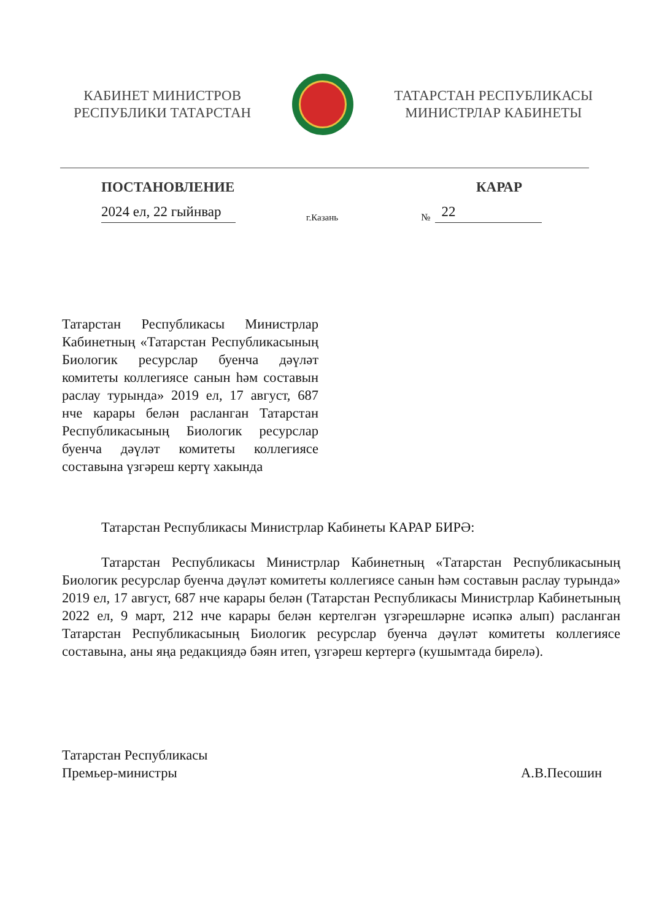КАБИНЕТ МИНИСТРОВ
РЕСПУБЛИКИ ТАТАРСТАН
ТАТАРСТАН РЕСПУБЛИКАСЫ
МИНИСТРЛАР КАБИНЕТЫ
ПОСТАНОВЛЕНИЕ КАРАР
2024 ел, 22 гыйнвар г.Казань № 22
Татарстан Республикасы Министрлар Кабинетның «Татарстан Республикасының Биологик ресурслар буенча дәүләт комитеты коллегиясе санын һәм составын раслау турында» 2019 ел, 17 август, 687 нче карары белән расланган Татарстан Республикасының Биологик ресурслар буенча дәүләт комитеты коллегиясе составына үзгәреш кертү хакында
Татарстан Республикасы Министрлар Кабинеты КАРАР БИРӘ:
Татарстан Республикасы Министрлар Кабинетның «Татарстан Республикасының Биологик ресурслар буенча дәүләт комитеты коллегиясе санын һәм составын раслау турында» 2019 ел, 17 август, 687 нче карары белән (Татарстан Республикасы Министрлар Кабинетының 2022 ел, 9 март, 212 нче карары белән кертелгән үзгәрешләрне исәпкә алып) расланган Татарстан Республикасының Биологик ресурслар буенча дәүләт комитеты коллегиясе составына, аны яңа редакциядә бәян итеп, үзгәреш кертергә (кушымтада бирелә).
Татарстан Республикасы
Премьер-министры А.В.Песошин